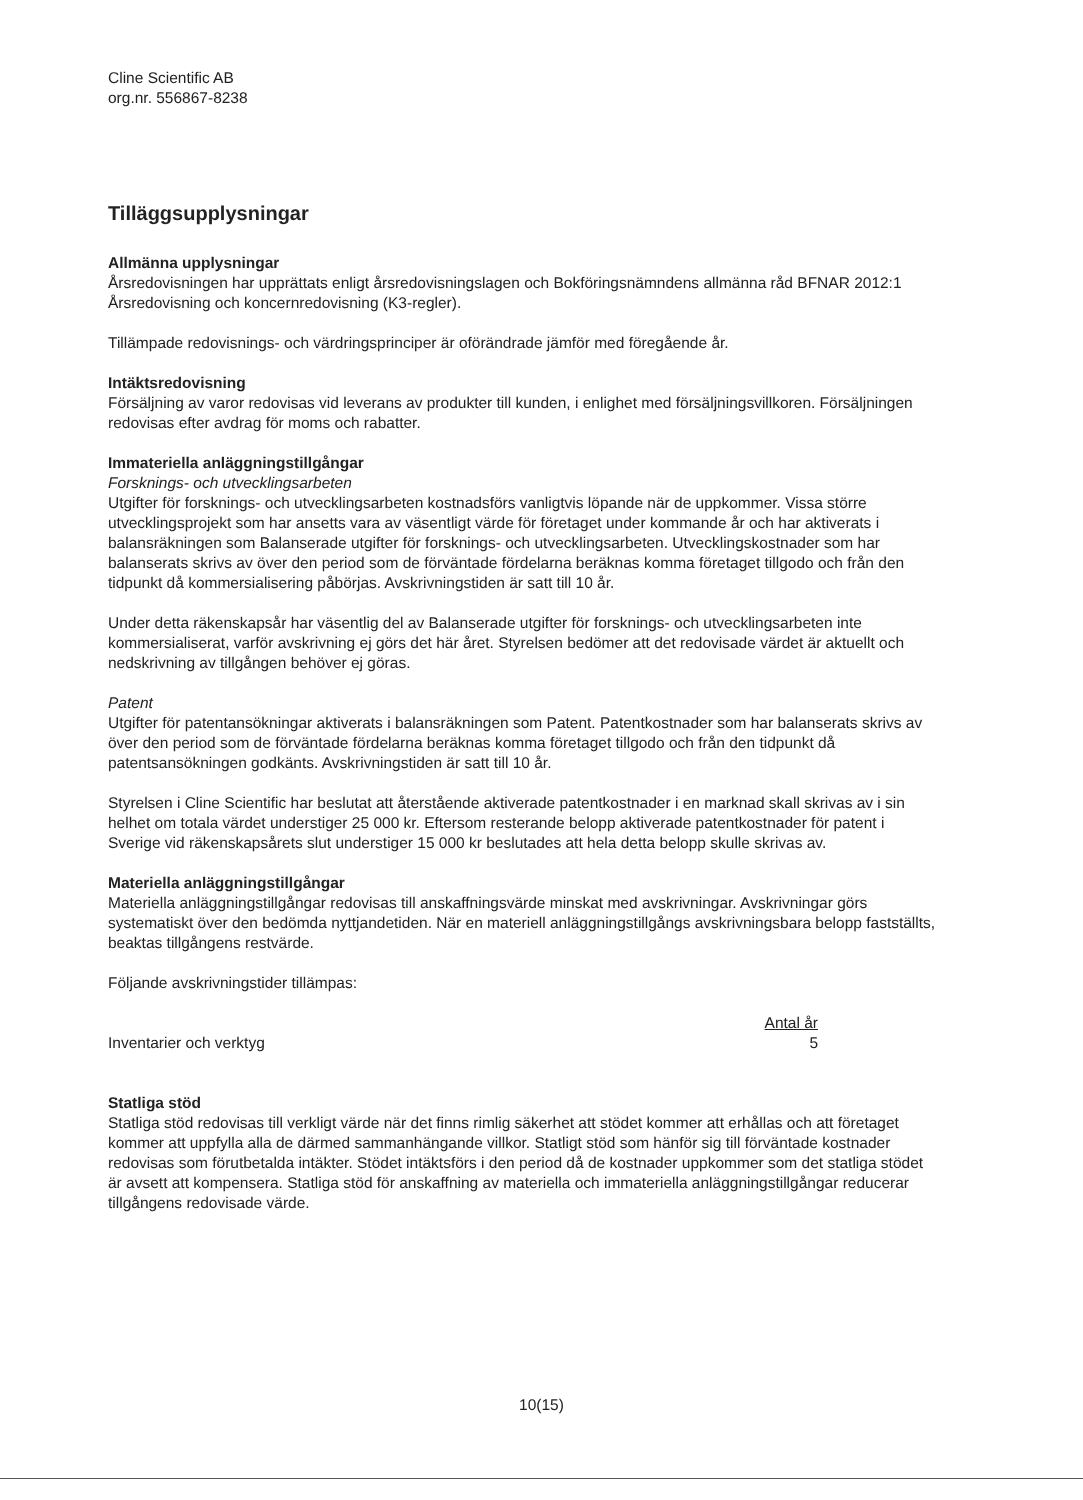Cline Scientific AB
org.nr. 556867-8238
Tilläggsupplysningar
Allmänna upplysningar
Årsredovisningen har upprättats enligt årsredovisningslagen och Bokföringsnämndens allmänna råd BFNAR 2012:1 Årsredovisning och koncernredovisning (K3-regler).
Tillämpade redovisnings- och värdringsprinciper är oförändrade jämför med föregående år.
Intäktsredovisning
Försäljning av varor redovisas vid leverans av produkter till kunden, i enlighet med försäljningsvillkoren. Försäljningen redovisas efter avdrag för moms och rabatter.
Immateriella anläggningstillgångar
Forsknings- och utvecklingsarbeten
Utgifter för forsknings- och utvecklingsarbeten kostnadsförs vanligtvis löpande när de uppkommer. Vissa större utvecklingsprojekt som har ansetts vara av väsentligt värde för företaget under kommande år och har aktiverats i balansräkningen som Balanserade utgifter för forsknings- och utvecklingsarbeten. Utvecklingskostnader som har balanserats skrivs av över den period som de förväntade fördelarna beräknas komma företaget tillgodo och från den tidpunkt då kommersialisering påbörjas. Avskrivningstiden är satt till 10 år.
Under detta räkenskapsår har väsentlig del av Balanserade utgifter för forsknings- och utvecklingsarbeten inte kommersialiserat, varför avskrivning ej görs det här året. Styrelsen bedömer att det redovisade värdet är aktuellt och nedskrivning av tillgången behöver ej göras.
Patent
Utgifter för patentansökningar aktiverats i balansräkningen som Patent. Patentkostnader som har balanserats skrivs av över den period som de förväntade fördelarna beräknas komma företaget tillgodo och från den tidpunkt då patentsansökningen godkänts. Avskrivningstiden är satt till 10 år.
Styrelsen i Cline Scientific har beslutat att återstående aktiverade patentkostnader i en marknad skall skrivas av i sin helhet om totala värdet understiger 25 000 kr. Eftersom resterande belopp aktiverade patentkostnader för patent i Sverige vid räkenskapsårets slut understiger 15 000 kr beslutades att hela detta belopp skulle skrivas av.
Materiella anläggningstillgångar
Materiella anläggningstillgångar redovisas till anskaffningsvärde minskat med avskrivningar. Avskrivningar görs systematiskt över den bedömda nyttjandetiden. När en materiell anläggningstillgångs avskrivningsbara belopp fastställts, beaktas tillgångens restvärde.
Följande avskrivningstider tillämpas:
| | Antal år |
| Inventarier och verktyg | 5 |
Statliga stöd
Statliga stöd redovisas till verkligt värde när det finns rimlig säkerhet att stödet kommer att erhållas och att företaget kommer att uppfylla alla de därmed sammanhängande villkor. Statligt stöd som hänför sig till förväntade kostnader redovisas som förutbetalda intäkter. Stödet intäktsförs i den period då de kostnader uppkommer som det statliga stödet är avsett att kompensera. Statliga stöd för anskaffning av materiella och immateriella anläggningstillgångar reducerar tillgångens redovisade värde.
10(15)